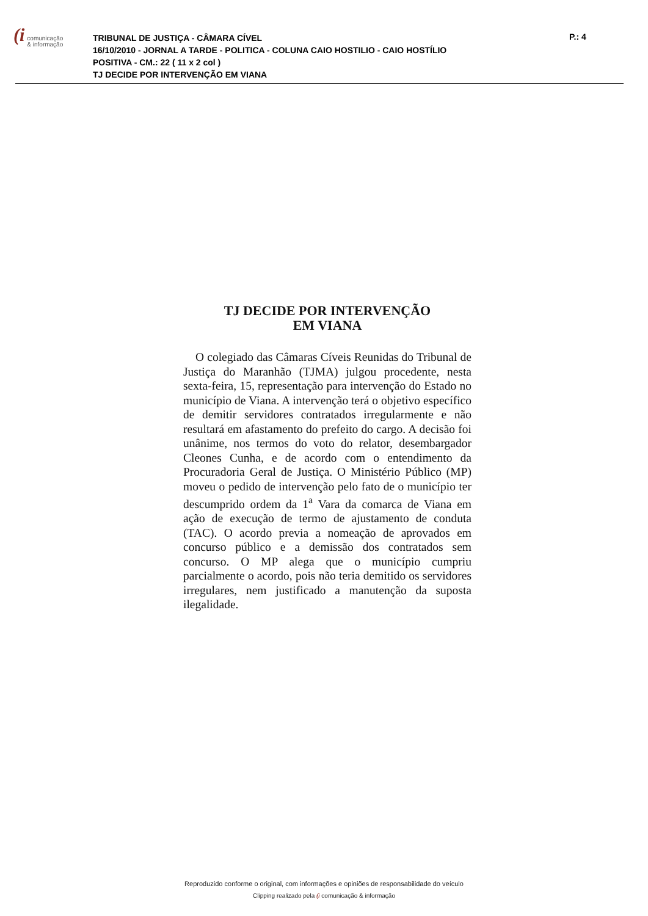(i comunicação
& informação
TRIBUNAL DE JUSTIÇA - CÂMARA CÍVEL
16/10/2010 - JORNAL A TARDE - POLITICA - COLUNA CAIO HOSTILIO - CAIO HOSTÍLIO
POSITIVA - CM.: 22 ( 11 x 2 col )
TJ DECIDE POR INTERVENÇÃO EM VIANA
P.: 4
TJ DECIDE POR INTERVENÇÃO
EM VIANA
O colegiado das Câmaras Cíveis Reunidas do Tribunal de Justiça do Maranhão (TJMA) julgou procedente, nesta sexta-feira, 15, representação para intervenção do Estado no município de Viana. A intervenção terá o objetivo específico de demitir servidores contratados irregularmente e não resultará em afastamento do prefeito do cargo. A decisão foi unânime, nos termos do voto do relator, desembargador Cleones Cunha, e de acordo com o entendimento da Procuradoria Geral de Justiça. O Ministério Público (MP) moveu o pedido de intervenção pelo fato de o município ter descumprido ordem da 1<sup>a</sup> Vara da comarca de Viana em ação de execução de termo de ajustamento de conduta (TAC). O acordo previa a nomeação de aprovados em concurso público e a demissão dos contratados sem concurso. O MP alega que o município cumpriu parcialmente o acordo, pois não teria demitido os servidores irregulares, nem justificado a manutenção da suposta ilegalidade.
Reproduzido conforme o original, com informações e opiniões de responsabilidade do veículo
Clipping realizado pela (i comunicação & informação